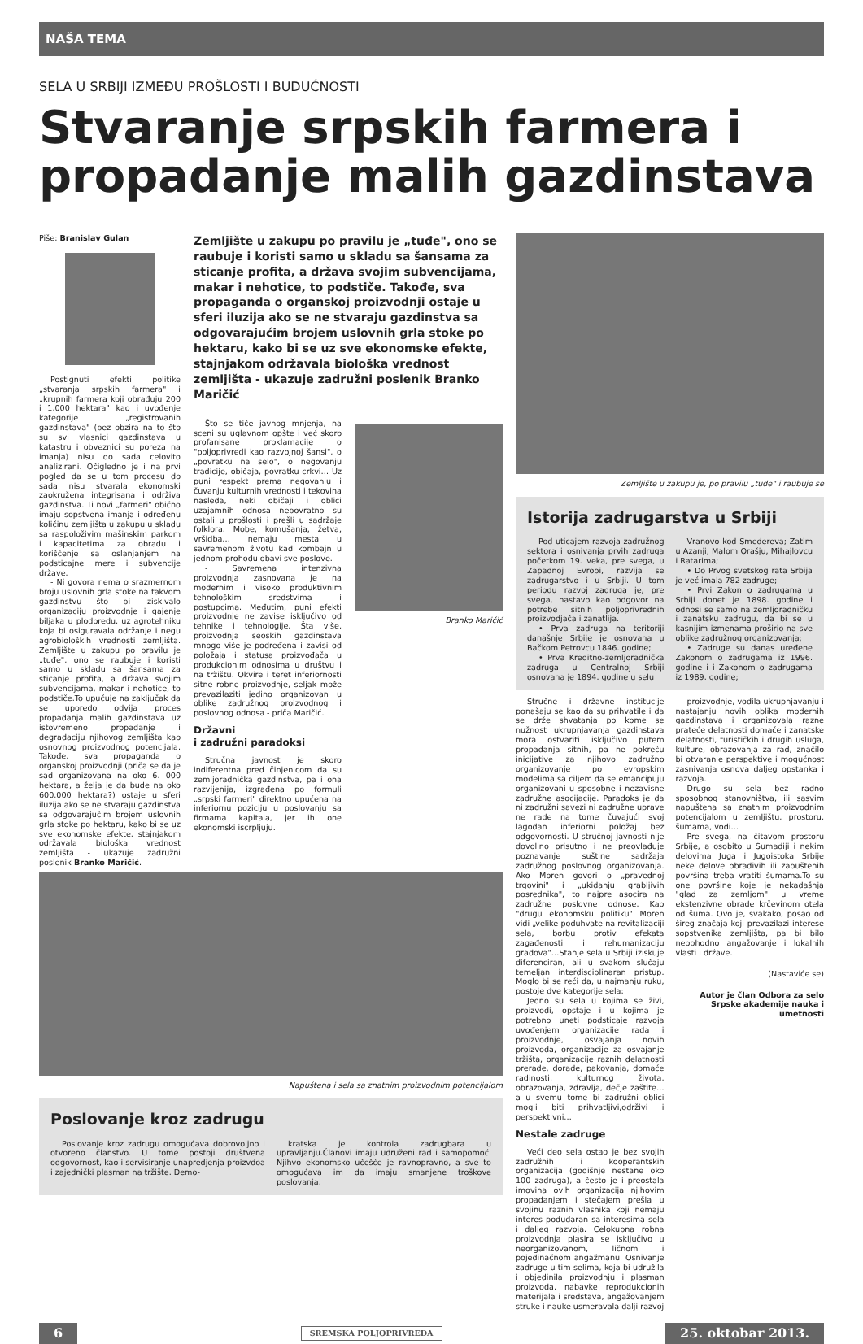NAŠA TEMA
SELA U SRBIJI IZMEĐU PROŠLOSTI I BUDUĆNOSTI
Stvaranje srpskih farmera i propadanje malih gazdinstava
Piše: Branislav Gulan
Postignuti efekti politike „stvaranja srpskih farmera" i „krupnih farmera koji obrađuju 200 i 1.000 hektara" kao i uvođenje kategorije „registrovanih gazdinstava" (bez obzira na to što su svi vlasnici gazdinstava u katastru i obveznici su poreza na imanja) nisu do sada celovito analizirani. Očigledno je i na prvi pogled da se u tom procesu do sada nisu stvarala ekonomski zaokružena integrisana i održiva gazdinstva. Ti novi „farmeri" obično imaju sopstvena imanja i određenu količinu zemljišta u zakupu u skladu sa raspoloživim mašinskim parkom i kapacitetima za obradu i korišćenje sa oslanjanjem na podsticajne mere i subvencije države.
- Ni govora nema o srazmernom broju uslovnih grla stoke na takvom gazdinstvu što bi iziskivalo organizaciju proizvodnje i gajenje biljaka u plodoredu, uz agrotehniku koja bi osiguravala održanje i negu agrobioloških vrednosti zemljišta. Zemljište u zakupu po pravilu je „tuđe", ono se raubuje i koristi samo u skladu sa šansama za sticanje profita, a država svojim subvencijama, makar i nehotice, to podstiče.To upućuje na zaključak da se uporedo odvija proces propadanja malih gazdinstava uz istovremeno propadanje i degradaciju njihovog zemljišta kao osnovnog proizvodnog potencijala. Takođe, sva propaganda o organskoj proizvodnji (priča se da je sad organizovana na oko 6. 000 hektara, a želja je da bude na oko 600.000 hektara?) ostaje u sferi iluzija ako se ne stvaraju gazdinstva sa odgovarajućim brojem uslovnih grla stoke po hektaru, kako bi se uz sve ekonomske efekte, stajnjakom održavala biološka vrednost zemljišta - ukazuje zadružni poslenik Branko Maričić.
Zemljište u zakupu po pravilu je „tuđe", ono se raubuje i koristi samo u skladu sa šansama za sticanje profita, a država svojim subvencijama, makar i nehotice, to podstiče. Takođe, sva propaganda o organskoj proizvodnji ostaje u sferi iluzija ako se ne stvaraju gazdinstva sa odgovarajućim brojem uslovnih grla stoke po hektaru, kako bi se uz sve ekonomske efekte, stajnjakom održavala biološka vrednost zemljišta - ukazuje zadružni poslenik Branko Maričić
Što se tiče javnog mnjenja, na sceni su uglavnom opšte i već skoro profanisane proklamacije o "poljoprivredi kao razvojnoj šansi", o „povratku na selo", o negovanju tradicije, običaja, povratku crkvi… Uz puni respekt prema negovanju i čuvanju kulturnih vrednosti i tekovina nasleđa, neki običaji i oblici uzajamnih odnosa nepovratno su ostali u prošlosti i prešli u sadržaje folklora. Mobe, komušanja, žetva, vršidba… nemaju mesta u savremenom životu kad kombajn u jednom prohodu obavi sve poslove.
- Savremena intenzivna proizvodnja zasnovana je na modernim i visoko produktivnim tehnološkim sredstvima i postupcima. Međutim, puni efekti proizvodnje ne zavise isključivo od tehnike i tehnologije. Šta više, proizvodnja seoskih gazdinstava mnogo više je podređena i zavisi od položaja i statusa proizvođača u produkcionim odnosima u društvu i na tržištu. Okvire i teret inferiornosti sitne robne proizvodnje, seljak može prevazilaziti jedino organizovan u oblike zadružnog proizvodnog i poslovnog odnosa - priča Maričić.
Državni
i zadružni paradoksi
Stručna javnost je skoro indiferentna pred činjenicom da su zemljoradnička gazdinstva, pa i ona razvijenija, izgrađena po formuli „srpski farmeri" direktno upućena na inferiornu poziciju u poslovanju sa firmama kapitala, jer ih one ekonomski iscrpljuju.
Branko Maričić
Napuštena i sela sa znatnim proizvodnim potencijalom
Poslovanje kroz zadrugu
Poslovanje kroz zadrugu omogućava dobrovoljno i otvoreno članstvo. U tome postoji društvena odgovornost, kao i servisiranje unapredjenja proizvdoa i zajednički plasman na tržište. Demo-
kratska je kontrola zadrugbara u upravljanju.Članovi imaju udruženi rad i samopomoć. Njihvo ekonomsko učešće je ravnopravno, a sve to omogućava im da imaju smanjene troškove poslovanja.
Zemljište u zakupu je, po pravilu „tuđe" i raubuje se
Istorija zadrugarstva u Srbiji
Pod uticajem razvoja zadružnog sektora i osnivanja prvih zadruga početkom 19. veka, pre svega, u Zapadnoj Evropi, razvija se zadrugarstvo i u Srbiji. U tom periodu razvoj zadruga je, pre svega, nastavo kao odgovor na potrebe sitnih poljoprivrednih proizvodjača i zanatlija.
• Prva zadruga na teritoriji današnje Srbije je osnovana u Bačkom Petrovcu 1846. godine;
• Prva Kreditno-zemljoradnička zadruga u Centralnoj Srbiji osnovana je 1894. godine u selu
Vranovo kod Smedereva; Zatim u Azanji, Malom Orašju, Mihajlovcu i Ratarima;
• Do Prvog svetskog rata Srbija je već imala 782 zadruge;
• Prvi Zakon o zadrugama u Srbiji donet je 1898. godine i odnosi se samo na zemljoradničku i zanatsku zadrugu, da bi se u kasnijim izmenama proširio na sve oblike zadružnog organizovanja;
• Zadruge su danas uređene Zakonom o zadrugama iz 1996. godine i i Zakonom o zadrugama iz 1989. godine;
Stručne i državne institucije ponašaju se kao da su prihvatile i da se drže shvatanja po kome se nužnost ukrupnjavanja gazdinstava mora ostvariti isključivo putem propadanja sitnih, pa ne pokreću inicijative za njihovo zadružno organizovanje po evropskim modelima sa ciljem da se emancipuju organizovani u sposobne i nezavisne zadružne asocijacije. Paradoks je da ni zadružni savezi ni zadružne uprave ne rade na tome čuvajući svoj lagodan inferiorni položaj bez odgovornosti. U stručnoj javnosti nije dovoljno prisutno i ne preovlađuje poznavanje suštine sadržaja zadružnog poslovnog organizovanja. Ako Moren govori o „pravednoj trgovini" i „ukidanju grabljivih posrednika", to najpre asocira na zadružne poslovne odnose. Kao "drugu ekonomsku politiku" Moren vidi „velike poduhvate na revitalizaciji sela, borbu protiv efekata zagađenosti i rehumanizaciju gradova"…Stanje sela u Srbiji iziskuje diferenciran, ali u svakom slučaju temeljan interdisciplinaran pristup. Moglo bi se reći da, u najmanju ruku, postoje dve kategorije sela:
Jedno su sela u kojima se živi, proizvodi, opstaje i u kojima je potrebno uneti podsticaje razvoja uvođenjem organizacije rada i proizvodnje, osvajanja novih proizvoda, organizacije za osvajanje tržišta, organizacije raznih delatnosti prerade, dorade, pakovanja, domaće radinosti, kulturnog života, obrazovanja, zdravlja, dečje zaštite…a u svemu tome bi zadružni oblici mogli biti prihvatljivi,održivi i perspektivni…
Nestale zadruge
Veći deo sela ostao je bez svojih zadružnih i kooperantskih organizacija (godišnje nestane oko 100 zadruga), a često je i preostala imovina ovih organizacija njihovim propadanjem i stečajem prešla u svojinu raznih vlasnika koji nemaju interes podudaran sa interesima sela i daljeg razvoja. Celokupna robna proizvodnja plasira se isključivo u neorganizovanom, ličnom i pojedinačnom angažmanu. Osnivanje zadruge u tim selima, koja bi udružila i objedinila proizvodnju i plasman proizvoda, nabavke reprodukcionih materijala i sredstava, angažovanjem struke i nauke usmeravala dalji razvoj
proizvodnje, vodila ukrupnjavanju i nastajanju novih oblika modernih gazdinstava i organizovala razne prateće delatnosti domaće i zanatske delatnosti, turističkih i drugih usluga, kulture, obrazovanja za rad, značilo bi otvaranje perspektive i mogućnost zasnivanja osnova daljeg opstanka i razvoja.
Drugo su sela bez radno sposobnog stanovništva, ili sasvim napuštena sa znatnim proizvodnim potencijalom u zemljištu, prostoru, šumama, vodi…
Pre svega, na čitavom prostoru Srbije, a osobito u Šumadiji i nekim delovima Juga i Jugoistoka Srbije neke delove obradivih ili zapuštenih površina treba vratiti šumama.To su one površine koje je nekadašnja "glad za zemljom" u vreme ekstenzivne obrade krčevinom otela od šuma. Ovo je, svakako, posao od šireg značaja koji prevazilazi interese sopstvenika zemljišta, pa bi bilo neophodno angažovanje i lokalnih vlasti i države.
(Nastaviće se)
Autor je član Odbora za selo Srpske akademije nauka i umetnosti
6
SREMSKA POLJOPRIVREDA
25. oktobar 2013.